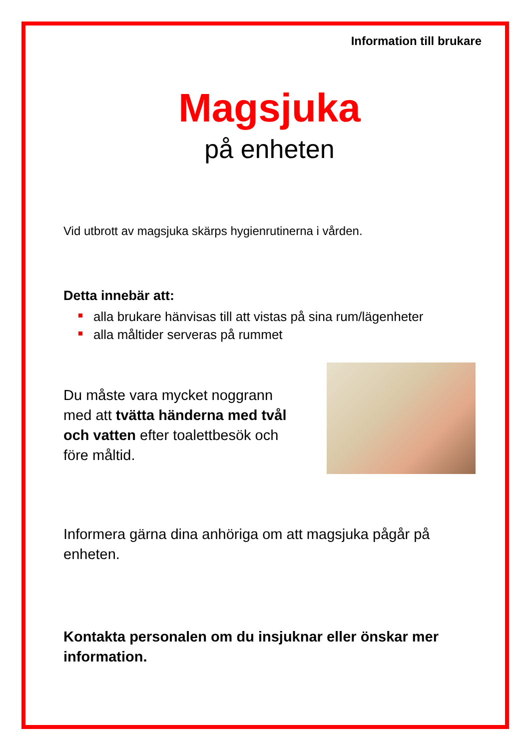Information till brukare
Magsjuka
på enheten
Vid utbrott av magsjuka skärps hygienrutinerna i vården.
Detta innebär att:
alla brukare hänvisas till att vistas på sina rum/lägenheter
alla måltider serveras på rummet
Du måste vara mycket noggrann med att tvätta händerna med tvål och vatten efter toalettbesök och före måltid.
Informera gärna dina anhöriga om att magsjuka pågår på enheten.
Kontakta personalen om du insjuknar eller önskar mer information.